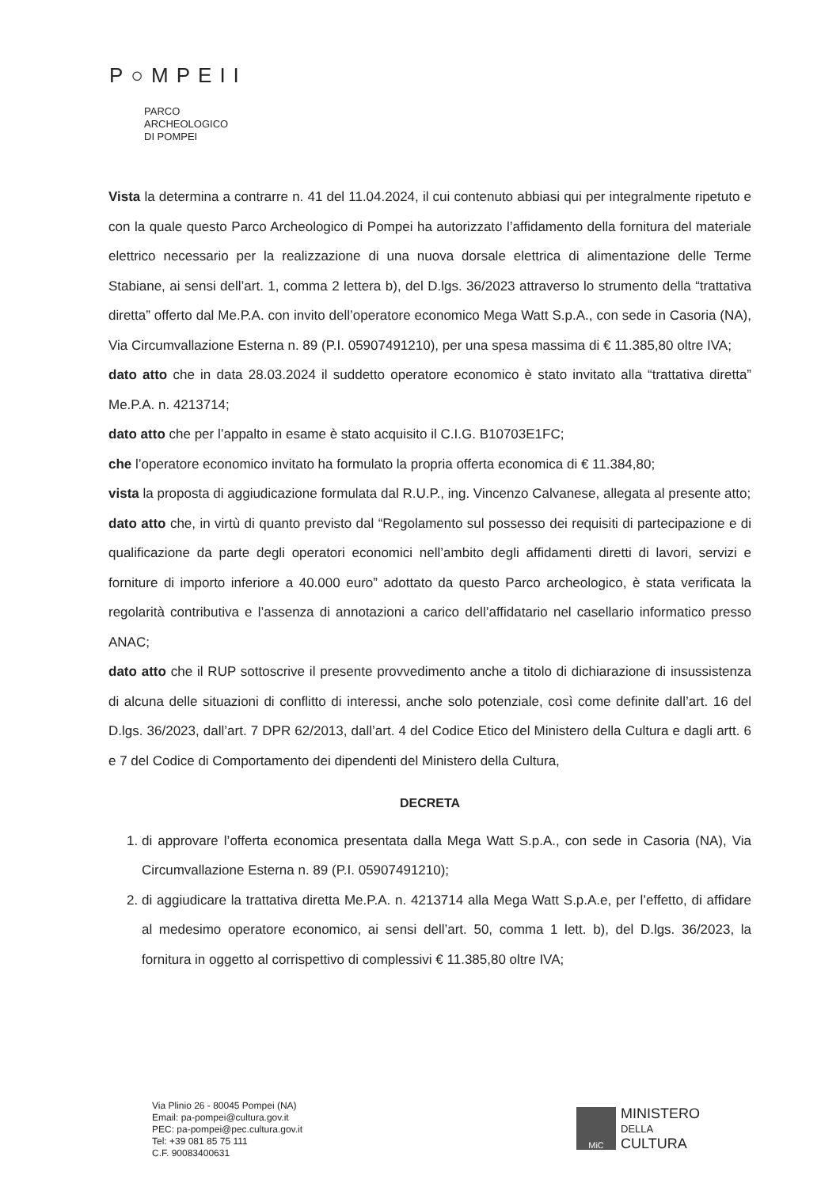P○MPEII
PARCO
ARCHEOLOGICO
DI POMPEI
Vista la determina a contrarre n. 41 del 11.04.2024, il cui contenuto abbiasi qui per integralmente ripetuto e con la quale questo Parco Archeologico di Pompei ha autorizzato l’affidamento della fornitura del materiale elettrico necessario per la realizzazione di una nuova dorsale elettrica di alimentazione delle Terme Stabiane, ai sensi dell’art. 1, comma 2 lettera b), del D.lgs. 36/2023 attraverso lo strumento della “trattativa diretta” offerto dal Me.P.A. con invito dell’operatore economico Mega Watt S.p.A., con sede in Casoria (NA), Via Circumvallazione Esterna n. 89 (P.I. 05907491210), per una spesa massima di € 11.385,80 oltre IVA;
dato atto che in data 28.03.2024 il suddetto operatore economico è stato invitato alla “trattativa diretta” Me.P.A. n. 4213714;
dato atto che per l’appalto in esame è stato acquisito il C.I.G. B10703E1FC;
che l’operatore economico invitato ha formulato la propria offerta economica di € 11.384,80;
vista la proposta di aggiudicazione formulata dal R.U.P., ing. Vincenzo Calvanese, allegata al presente atto;
dato atto che, in virtù di quanto previsto dal “Regolamento sul possesso dei requisiti di partecipazione e di qualificazione da parte degli operatori economici nell’ambito degli affidamenti diretti di lavori, servizi e forniture di importo inferiore a 40.000 euro” adottato da questo Parco archeologico, è stata verificata la regolarità contributiva e l’assenza di annotazioni a carico dell’affidatario nel casellario informatico presso ANAC;
dato atto che il RUP sottoscrive il presente provvedimento anche a titolo di dichiarazione di insussistenza di alcuna delle situazioni di conflitto di interessi, anche solo potenziale, così come definite dall’art. 16 del D.lgs. 36/2023, dall’art. 7 DPR 62/2013, dall’art. 4 del Codice Etico del Ministero della Cultura e dagli artt. 6 e 7 del Codice di Comportamento dei dipendenti del Ministero della Cultura,
DECRETA
1. di approvare l’offerta economica presentata dalla Mega Watt S.p.A., con sede in Casoria (NA), Via Circumvallazione Esterna n. 89 (P.I. 05907491210);
2. di aggiudicare la trattativa diretta Me.P.A. n. 4213714 alla Mega Watt S.p.A.e, per l’effetto, di affidare al medesimo operatore economico, ai sensi dell’art. 50, comma 1 lett. b), del D.lgs. 36/2023, la fornitura in oggetto al corrispettivo di complessivi € 11.385,80 oltre IVA;
Via Plinio 26 - 80045 Pompei (NA)
Email: pa-pompei@cultura.gov.it
PEC: pa-pompei@pec.cultura.gov.it
Tel: +39 081 85 75 111
C.F. 90083400631
MiC
MINISTERO
DELLA
CULTURA